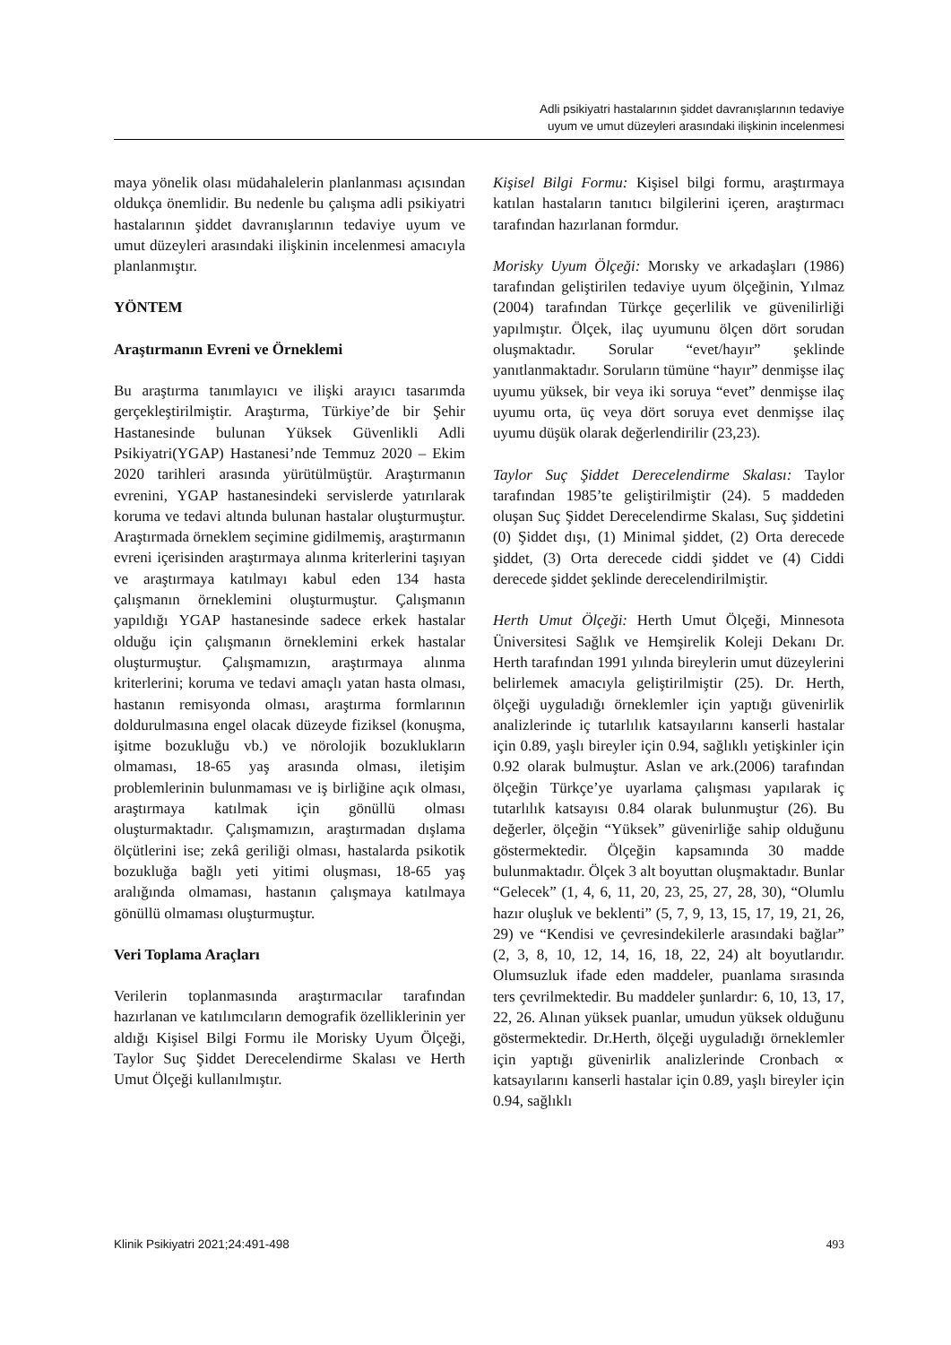Adli psikiyatri hastalarının şiddet davranışlarının tedaviye
uyum ve umut düzeyleri arasındaki ilişkinin incelenmesi
maya yönelik olası müdahalelerin planlanması açısından oldukça önemlidir. Bu nedenle bu çalışma adli psikiyatri hastalarının şiddet davranışlarının tedaviye uyum ve umut düzeyleri arasındaki ilişkinin incelenmesi amacıyla planlanmıştır.
YÖNTEM
Araştırmanın Evreni ve Örneklemi
Bu araştırma tanımlayıcı ve ilişki arayıcı tasarımda gerçekleştirilmiştir. Araştırma, Türkiye’de bir Şehir Hastanesinde bulunan Yüksek Güvenlikli Adli Psikiyatri(YGAP) Hastanesi’nde Temmuz 2020 – Ekim 2020 tarihleri arasında yürütülmüştür. Araştırmanın evrenini, YGAP hastanesindeki servislerde yatırılarak koruma ve tedavi altında bulunan hastalar oluşturmuştur. Araştırmada örneklem seçimine gidilmemiş, araştırmanın evreni içerisinden araştırmaya alınma kriterlerini taşıyan ve araştırmaya katılmayı kabul eden 134 hasta çalışmanın örneklemini oluşturmuştur. Çalışmanın yapıldığı YGAP hastanesinde sadece erkek hastalar olduğu için çalışmanın örneklemini erkek hastalar oluşturmuştur. Çalışmamızın, araştırmaya alınma kriterlerini; koruma ve tedavi amaçlı yatan hasta olması, hastanın remisyonda olması, araştırma formlarının doldurulmasına engel olacak düzeyde fiziksel (konuşma, işitme bozukluğu vb.) ve nörolojik bozuklukların olmaması, 18-65 yaş arasında olması, iletişim problemlerinin bulunmaması ve iş birliğine açık olması, araştırmaya katılmak için gönüllü olması oluşturmaktadır. Çalışmamızın, araştırmadan dışlama ölçütlerini ise; zekâ geriliği olması, hastalarda psikotik bozukluğa bağlı yeti yitimi oluşması, 18-65 yaş aralığında olmaması, hastanın çalışmaya katılmaya gönüllü olmaması oluşturmuştur.
Veri Toplama Araçları
Verilerin toplanmasında araştırmacılar tarafından hazırlanan ve katılımcıların demografik özelliklerinin yer aldığı Kişisel Bilgi Formu ile Morisky Uyum Ölçeği, Taylor Suç Şiddet Derecelendirme Skalası ve Herth Umut Ölçeği kullanılmıştır.
Kişisel Bilgi Formu: Kişisel bilgi formu, araştırmaya katılan hastaların tanıtıcı bilgilerini içeren, araştırmacı tarafından hazırlanan formdur.
Morisky Uyum Ölçeği: Morısky ve arkadaşları (1986) tarafından geliştirilen tedaviye uyum ölçeğinin, Yılmaz (2004) tarafından Türkçe geçerlilik ve güvenilirliği yapılmıştır. Ölçek, ilaç uyumunu ölçen dört sorudan oluşmaktadır. Sorular “evet/hayır” şeklinde yanıtlanmaktadır. Soruların tümüne “hayır” denmişse ilaç uyumu yüksek, bir veya iki soruya “evet” denmişse ilaç uyumu orta, üç veya dört soruya evet denmişse ilaç uyumu düşük olarak değerlendirilir (23,23).
Taylor Suç Şiddet Derecelendirme Skalası: Taylor tarafından 1985’te geliştirilmiştir (24). 5 maddeden oluşan Suç Şiddet Derecelendirme Skalası, Suç şiddetini (0) Şiddet dışı, (1) Minimal şiddet, (2) Orta derecede şiddet, (3) Orta derecede ciddi şiddet ve (4) Ciddi derecede şiddet şeklinde derecelendirilmiştir.
Herth Umut Ölçeği: Herth Umut Ölçeği, Minnesota Üniversitesi Sağlık ve Hemşirelik Koleji Dekanı Dr. Herth tarafından 1991 yılında bireylerin umut düzeylerini belirlemek amacıyla geliştirilmiştir (25). Dr. Herth, ölçeği uyguladığı örneklemler için yaptığı güvenirlik analizlerinde iç tutarlılık katsayılarını kanserli hastalar için 0.89, yaşlı bireyler için 0.94, sağlıklı yetişkinler için 0.92 olarak bulmuştur. Aslan ve ark.(2006) tarafından ölçeğin Türkçe’ye uyarlama çalışması yapılarak iç tutarlılık katsayısı 0.84 olarak bulunmuştur (26). Bu değerler, ölçeğin “Yüksek” güvenirliğe sahip olduğunu göstermektedir. Ölçeğin kapsamında 30 madde bulunmaktadır. Ölçek 3 alt boyuttan oluşmaktadır. Bunlar “Gelecek” (1, 4, 6, 11, 20, 23, 25, 27, 28, 30), “Olumlu hazır oluşluk ve beklenti” (5, 7, 9, 13, 15, 17, 19, 21, 26, 29) ve “Kendisi ve çevresindekilerle arasındaki bağlar” (2, 3, 8, 10, 12, 14, 16, 18, 22, 24) alt boyutlarıdır. Olumsuzluk ifade eden maddeler, puanlama sırasında ters çevrilmektedir. Bu maddeler şunlardır: 6, 10, 13, 17, 22, 26. Alınan yüksek puanlar, umudun yüksek olduğunu göstermektedir. Dr.Herth, ölçeği uyguladığı örneklemler için yaptığı güvenirlik analizlerinde Cronbach ∝ katsayılarını kanserli hastalar için 0.89, yaşlı bireyler için 0.94, sağlıklı
Klinik Psikiyatri 2021;24:491-498 493